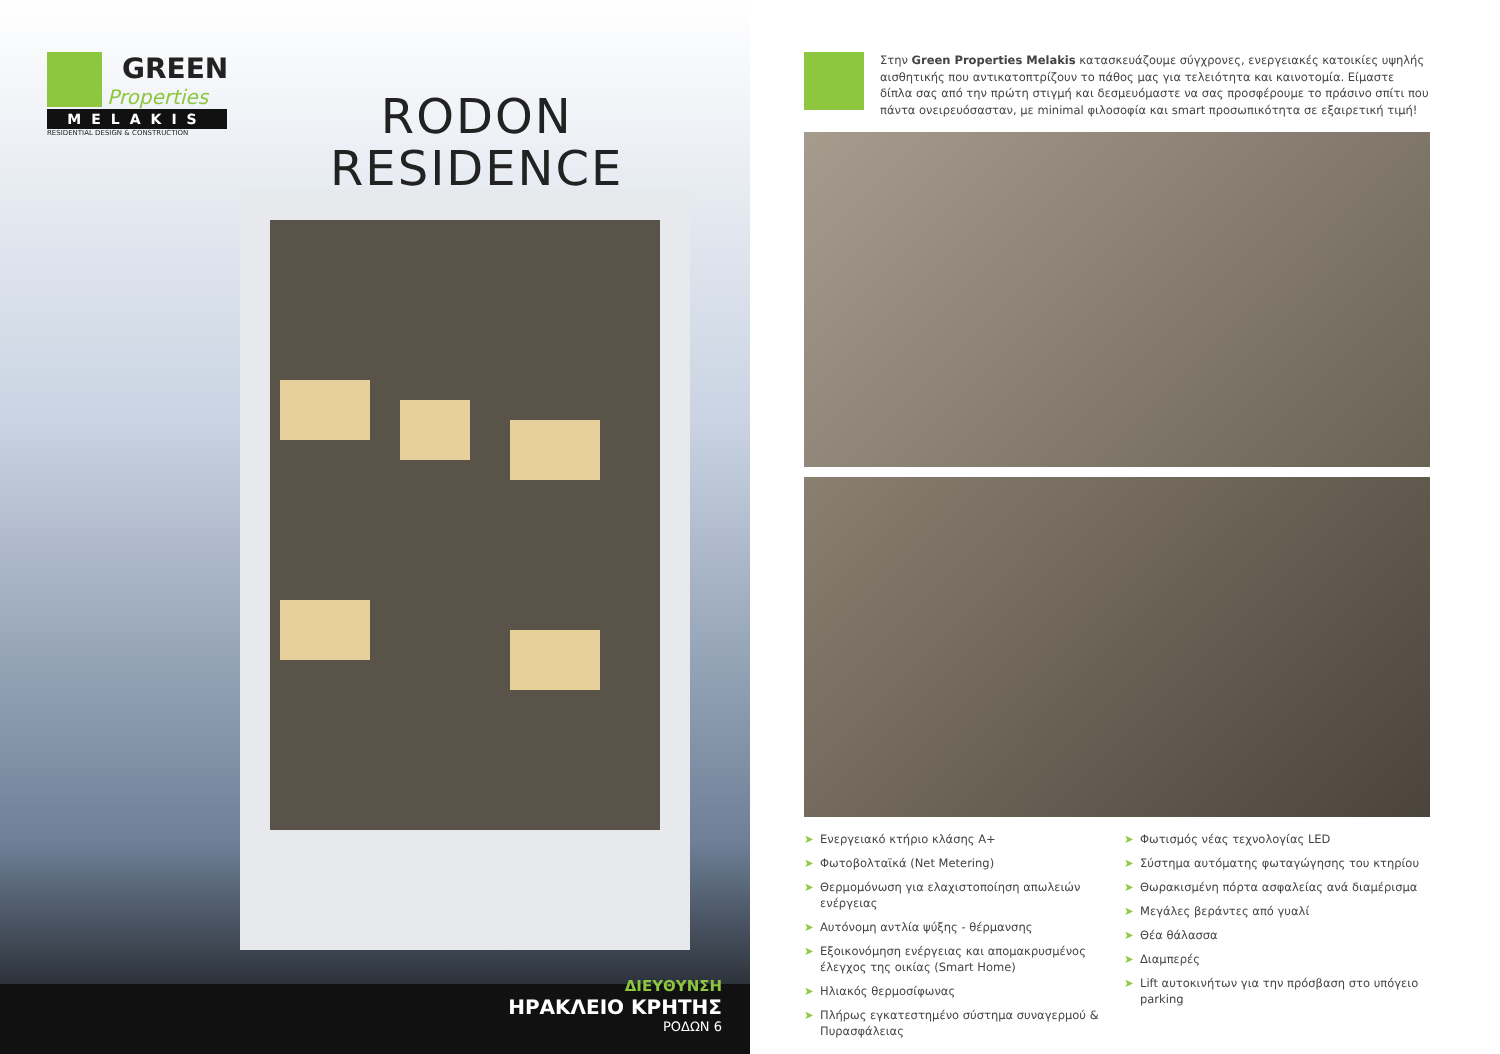GREEN
Properties
MELAKIS
RESIDENTIAL DESIGN & CONSTRUCTION
RODON
RESIDENCE
ΔΙΕΥΘΥΝΣΗ
ΗΡΑΚΛΕΙΟ ΚΡΗΤΗΣ
ΡΟΔΩΝ 6
Στην Green Properties Melakis κατασκευάζουμε σύγχρονες, ενεργειακές κατοικίες υψηλής αισθητικής που αντικατοπτρίζουν το πάθος μας για τελειότητα και καινοτομία. Είμαστε δίπλα σας από την πρώτη στιγμή και δεσμευόμαστε να σας προσφέρουμε το πράσινο σπίτι που πάντα ονειρευόσασταν, με minimal φιλοσοφία και smart προσωπικότητα σε εξαιρετική τιμή!
➤ Ενεργειακό κτήριο κλάσης A+
➤ Φωτοβολταϊκά (Net Metering)
➤ Θερμομόνωση για ελαχιστοποίηση απωλειών ενέργειας
➤ Αυτόνομη αντλία ψύξης - θέρμανσης
➤ Εξοικονόμηση ενέργειας και απομακρυσμένος έλεγχος της οικίας (Smart Home)
➤ Ηλιακός θερμοσίφωνας
➤ Πλήρως εγκατεστημένο σύστημα συναγερμού & Πυρασφάλειας
➤ Φωτισμός νέας τεχνολογίας LED
➤ Σύστημα αυτόματης φωταγώγησης του κτηρίου
➤ Θωρακισμένη πόρτα ασφαλείας ανά διαμέρισμα
➤ Μεγάλες βεράντες από γυαλί
➤ Θέα θάλασσα
➤ Διαμπερές
➤ Lift αυτοκινήτων για την πρόσβαση στο υπόγειο parking